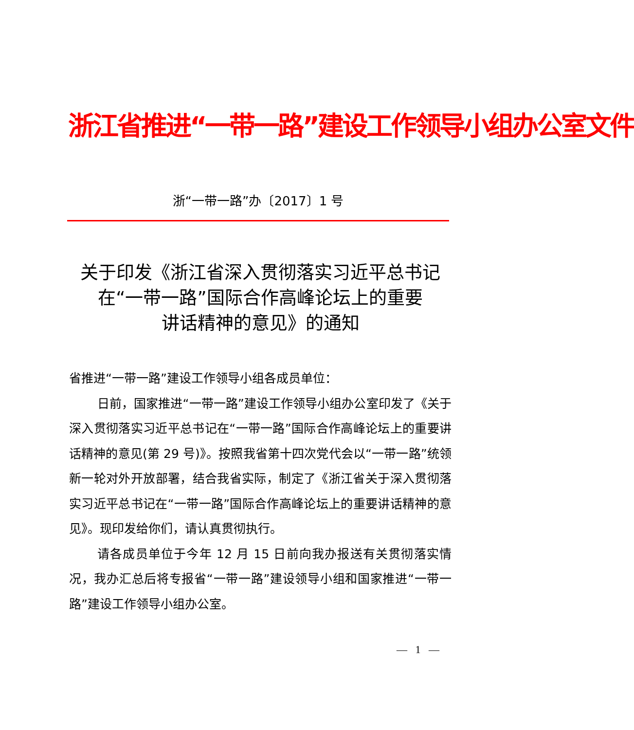浙江省推进“一带一路”建设工作领导小组办公室文件
浙“一带一路”办〔2017〕1 号
关于印发《浙江省深入贯彻落实习近平总书记
在“一带一路”国际合作高峰论坛上的重要
讲话精神的意见》的通知
省推进“一带一路”建设工作领导小组各成员单位：
日前，国家推进“一带一路”建设工作领导小组办公室印发了《关于深入贯彻落实习近平总书记在“一带一路”国际合作高峰论坛上的重要讲话精神的意见(第 29 号)》。按照我省第十四次党代会以“一带一路”统领新一轮对外开放部署，结合我省实际，制定了《浙江省关于深入贯彻落实习近平总书记在“一带一路”国际合作高峰论坛上的重要讲话精神的意见》。现印发给你们，请认真贯彻执行。
请各成员单位于今年 12 月 15 日前向我办报送有关贯彻落实情况，我办汇总后将专报省“一带一路”建设领导小组和国家推进“一带一路”建设工作领导小组办公室。
— 1 —